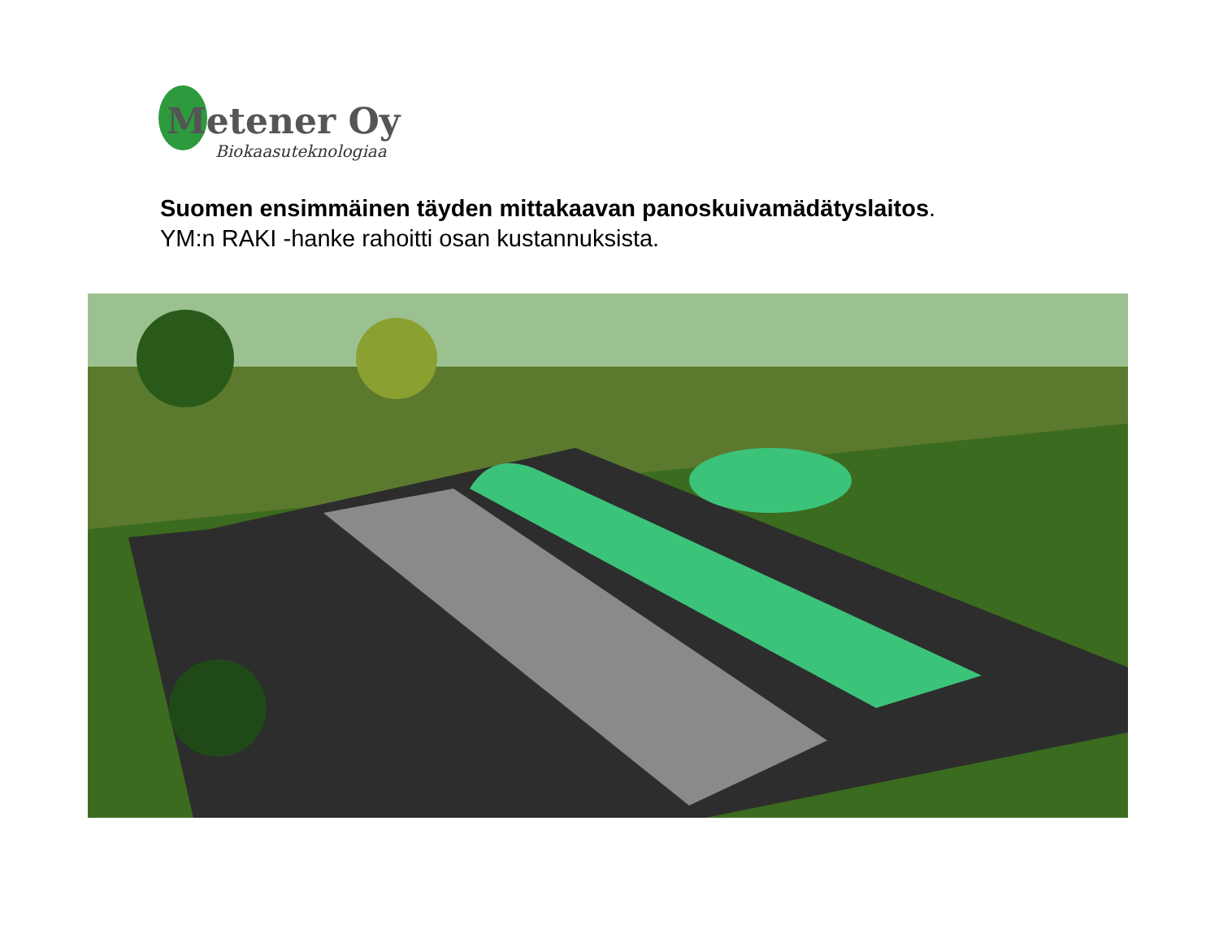Metener Oy
Biokaasuteknologiaa
Suomen ensimmäinen täyden mittakaavan panoskuivamädätyslaitos.
YM:n RAKI -hanke rahoitti osan kustannuksista.